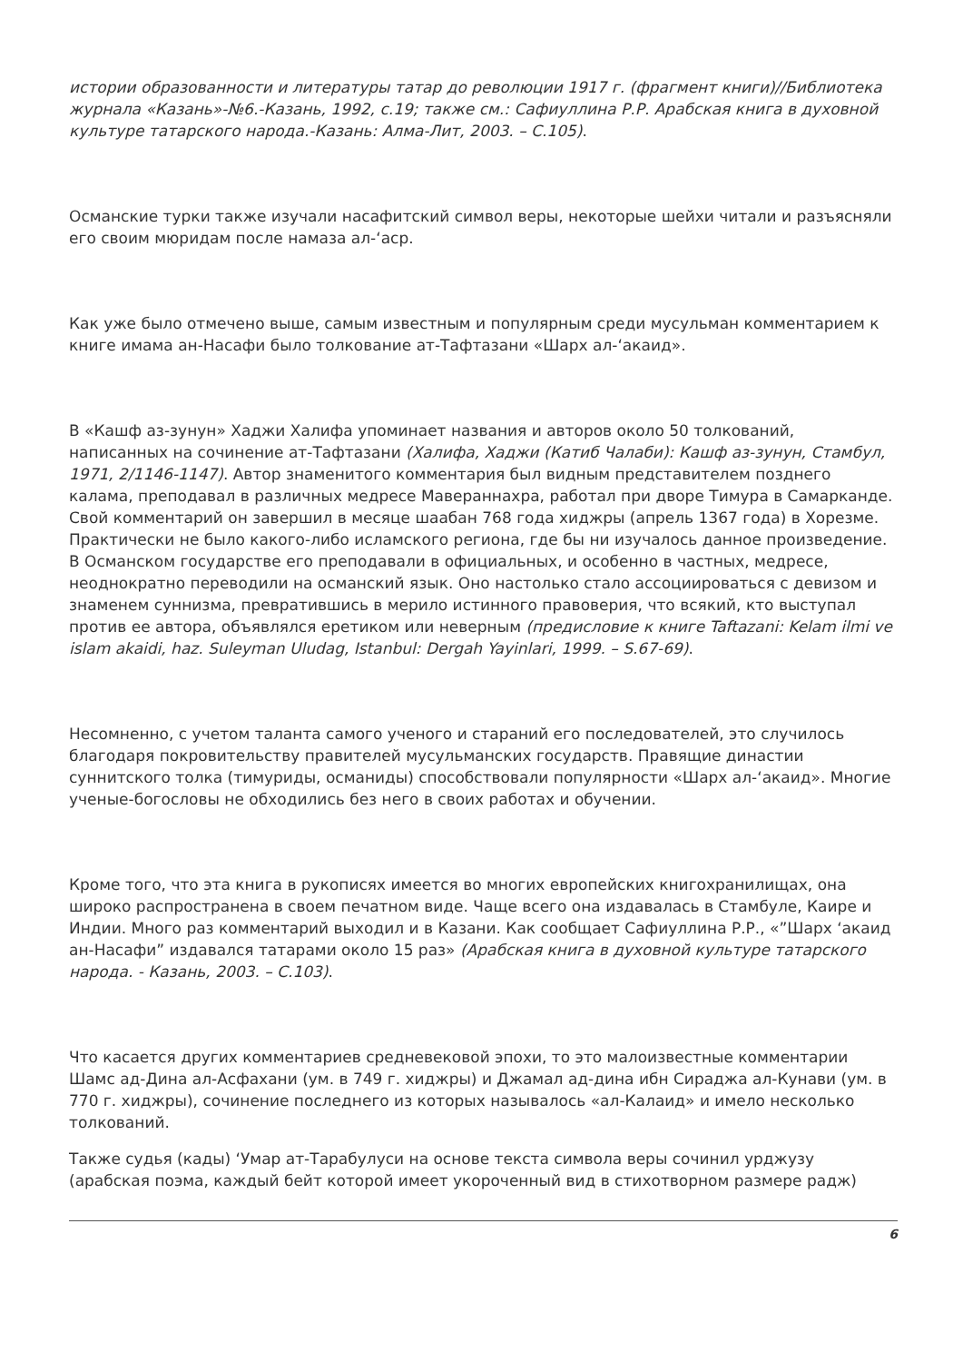истории образованности и литературы татар до революции 1917 г. (фрагмент книги)//Библиотека журнала «Казань»-№6.-Казань, 1992, с.19; также см.: Сафиуллина Р.Р. Арабская книга в духовной культуре татарского народа.-Казань: Алма-Лит, 2003. – С.105).
Османские турки также изучали насафитский символ веры, некоторые шейхи читали и разъясняли его своим мюридам после намаза ал-‘аср.
Как уже было отмечено выше, самым известным и популярным среди мусульман комментарием к книге имама ан-Насафи было толкование ат-Тафтазани «Шарх ал-‘акаид».
В «Кашф аз-зунун» Хаджи Халифа упоминает названия и авторов около 50 толкований, написанных на сочинение ат-Тафтазани (Халифа, Хаджи (Катиб Чалаби): Кашф аз-зунун, Стамбул, 1971, 2/1146-1147). Автор знаменитого комментария был видным представителем позднего калама, преподавал в различных медресе Мавераннахра, работал при дворе Тимура в Самарканде. Свой комментарий он завершил в месяце шаабан 768 года хиджры (апрель 1367 года) в Хорезме. Практически не было какого-либо исламского региона, где бы ни изучалось данное произведение. В Османском государстве его преподавали в официальных, и особенно в частных, медресе, неоднократно переводили на османский язык. Оно настолько стало ассоциироваться с девизом и знаменем суннизма, превратившись в мерило истинного правоверия, что всякий, кто выступал против ее автора, объявлялся еретиком или неверным (предисловие к книге Taftazani: Kelam ilmi ve islam akaidi, haz. Suleyman Uludag, Istanbul: Dergah Yayinlari, 1999. – S.67-69).
Несомненно, с учетом таланта самого ученого и стараний его последователей, это случилось благодаря покровительству правителей мусульманских государств. Правящие династии суннитского толка (тимуриды, османиды) способствовали популярности «Шарх ал-‘акаид». Многие ученые-богословы не обходились без него в своих работах и обучении.
Кроме того, что эта книга в рукописях имеется во многих европейских книгохранилищах, она широко распространена в своем печатном виде. Чаще всего она издавалась в Стамбуле, Каире и Индии. Много раз комментарий выходил и в Казани. Как сообщает Сафиуллина Р.Р., «”Шарх ‘акаид ан-Насафи” издавался татарами около 15 раз» (Арабская книга в духовной культуре татарского народа. - Казань, 2003. – С.103).
Что касается других комментариев средневековой эпохи, то это малоизвестные комментарии Шамс ад-Дина ал-Асфахани (ум. в 749 г. хиджры) и Джамал ад-дина ибн Сираджа ал-Кунави (ум. в 770 г. хиджры), сочинение последнего из которых называлось «ал-Калаид» и имело несколько толкований.
Также судья (кады) ‘Умар ат-Тарабулуси на основе текста символа веры сочинил урджузу (арабская поэма, каждый бейт которой имеет укороченный вид в стихотворном размере радж)
6